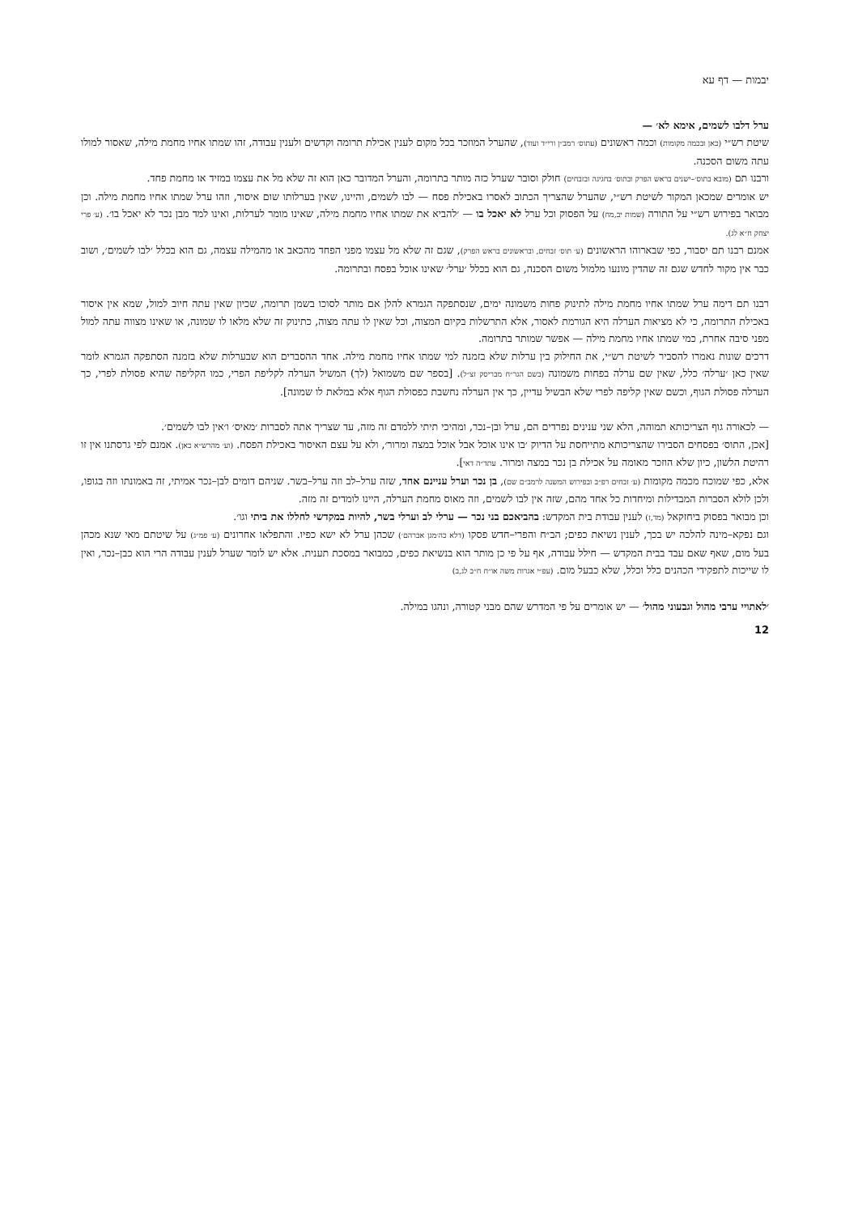יבמות — דף עא
ערל דלבו לשמים, אימא לא׳ —
שיטת רש״י (כאן ובכמה מקומות) וכמה ראשונים (עתוס׳ רמב״ן ורי״ד ועוד), שהערל המוזכר בכל מקום לענין אכילת תרומה וקדשים ולענין עבודה, זהו שמתו אחיו מחמת מילה, שאסור למולו עתה משום הסכנה.
ורבנו תם (מובא בתוס׳–ישנים בראש הפרק ובתוס׳ בחגיגה ובזבחים) חולק וסובר שערל כזה מותר בתרומה, והערל המדובר כאן הוא זה שלא מל את עצמו במזיד או מחמת פחד.
יש אומרים שמכאן המקור לשיטת רש״י, שהערל שהצריך הכתוב לאסרו באכילת פסח — לבו לשמים, והיינו, שאין בערלותו שום איסור, וזהו ערל שמתו אחיו מחמת מילה. וכן מבואר בפירוש רש״י על התורה (שמות יב,מח) על הפסוק וכל ערל לא יאכל בו — ׳להביא את שמתו אחיו מחמת מילה, שאינו מומר לערלות, ואינו למד מבן נכר לא יאכל בו׳. (ע׳ פרי יצחק ח״א לג).
אמנם רבנו תם יסבור, כפי שבארוהו הראשונים (ע׳ תוס׳ זבחים, ובראשונים בראש הפרק), שגם זה שלא מל עצמו מפני הפחד מהכאב או מהמילה עצמה, גם הוא בכלל ׳לבו לשמים׳, ושוב כבר אין מקור לחדש שגם זה שהדין מונעו מלמול משום הסכנה, גם הוא בכלל ׳ערל׳ שאינו אוכל בפסח ובתרומה.
רבנו תם דימה ערל שמתו אחיו מחמת מילה לתינוק פחות משמונה ימים, שנסתפקה הגמרא להלן אם מותר לסוכו בשמן תרומה, שכיון שאין עתה חיוב למול, שמא אין איסור באכילת התרומה, כי לא מציאות הערלה היא הגורמת לאסור, אלא התרשלות בקיום המצוה, וכל שאין לו עתה מצוה, כתינוק זה שלא מלאו לו שמונה, או שאינו מצווה עתה למול מפני סיבה אחרת, כמי שמתו אחיו מחמת מילה — אפשר שמותר בתרומה.
דרכים שונות נאמרו להסביר לשיטת רש״י, את החילוק בין ערלות שלא בזמנה למי שמתו אחיו מחמת מילה. אחד ההסברים הוא שבערלות שלא בזמנה הסתפקה הגמרא לומר שאין כאן ׳ערלה׳ כלל, שאין שם ערלה בפחות משמונה (בשם הגר״ח מבריסק זצ״ל). [בספר שם משמואל (לך) המשיל הערלה לקליפת הפרי, כמו הקליפה שהיא פסולת לפרי, כך הערלה פסולת הגוף, וכשם שאין קליפה לפרי שלא הבשיל עדיין, כך אין הערלה נחשבת כפסולת הגוף אלא במלאת לו שמונה].
— לכאורה גוף הצריכותא תמוהה, הלא שני ענינים נפרדים הם, ערל ובן–נכר, ומהיכי תיתי ללמדם זה מזה, עד שצריך אתה לסברות ׳מאיס׳ ו׳אין לבו לשמים׳.
[אכן, התוס׳ בפסחים הסבירו שהצריכותא מתייחסת על הדיוק ׳בו אינו אוכל אבל אוכל במצה ומרור׳, ולא על עצם האיסור באכילת הפסח. (וע׳ מהרש״א כאן). אמנם לפי גרסתנו אין זו רהיטת הלשון, כיון שלא הוזכר מאומה על אכילת בן נכר במצה ומרור. עתד״ה דאי].
אלא, כפי שמוכח מכמה מקומות (ע׳ זבחים רפ״ב ובפירוש המשנה לרמב״ם שם), בן נכר וערל עניינם אחד, שזה ערל–לב וזה ערל–בשר. שניהם דומים לבן–נכר אמיתי, זה באמונתו וזה בגופו, ולכן לולא הסברות המבדילות ומיחדות כל אחד מהם, שזה אין לבו לשמים, וזה מאוס מחמת הערלה, היינו לומדים זה מזה.
וכן מבואר בפסוק ביחזקאל (מד,ז) לענין עבודת בית המקדש: בהביאכם בני נכר — ערלי לב וערלי בשר, להיות במקדשי לחללו את ביתי וגו׳.
וגם נפקא–מינה להלכה יש בכך, לענין נשיאת כפים; הב״ח והפרי–חדש פסקו (דלא כה׳מגן אברהם׳) שכהן ערל לא ישא כפיו. והתפלאו אחרונים (ע׳ פמ״ג) על שיטתם מאי שנא מכהן בעל מום, שאף שאם עבד בבית המקדש — חילל עבודה, אף על פי כן מותר הוא בנשיאת כפים, כמבואר במסכת תענית. אלא יש לומר שערל לענין עבודה הרי הוא כבן–נכר, ואין לו שייכות לתפקידי הכהנים כלל וכלל, שלא כבעל מום. (עפ״י אגרות משה או״ח ח״ב לג,ב)
׳לאתויי ערבי מהול וגבעוני מהול׳ — יש אומרים על פי המדרש שהם מבני קטורה, ונהגו במילה.
12